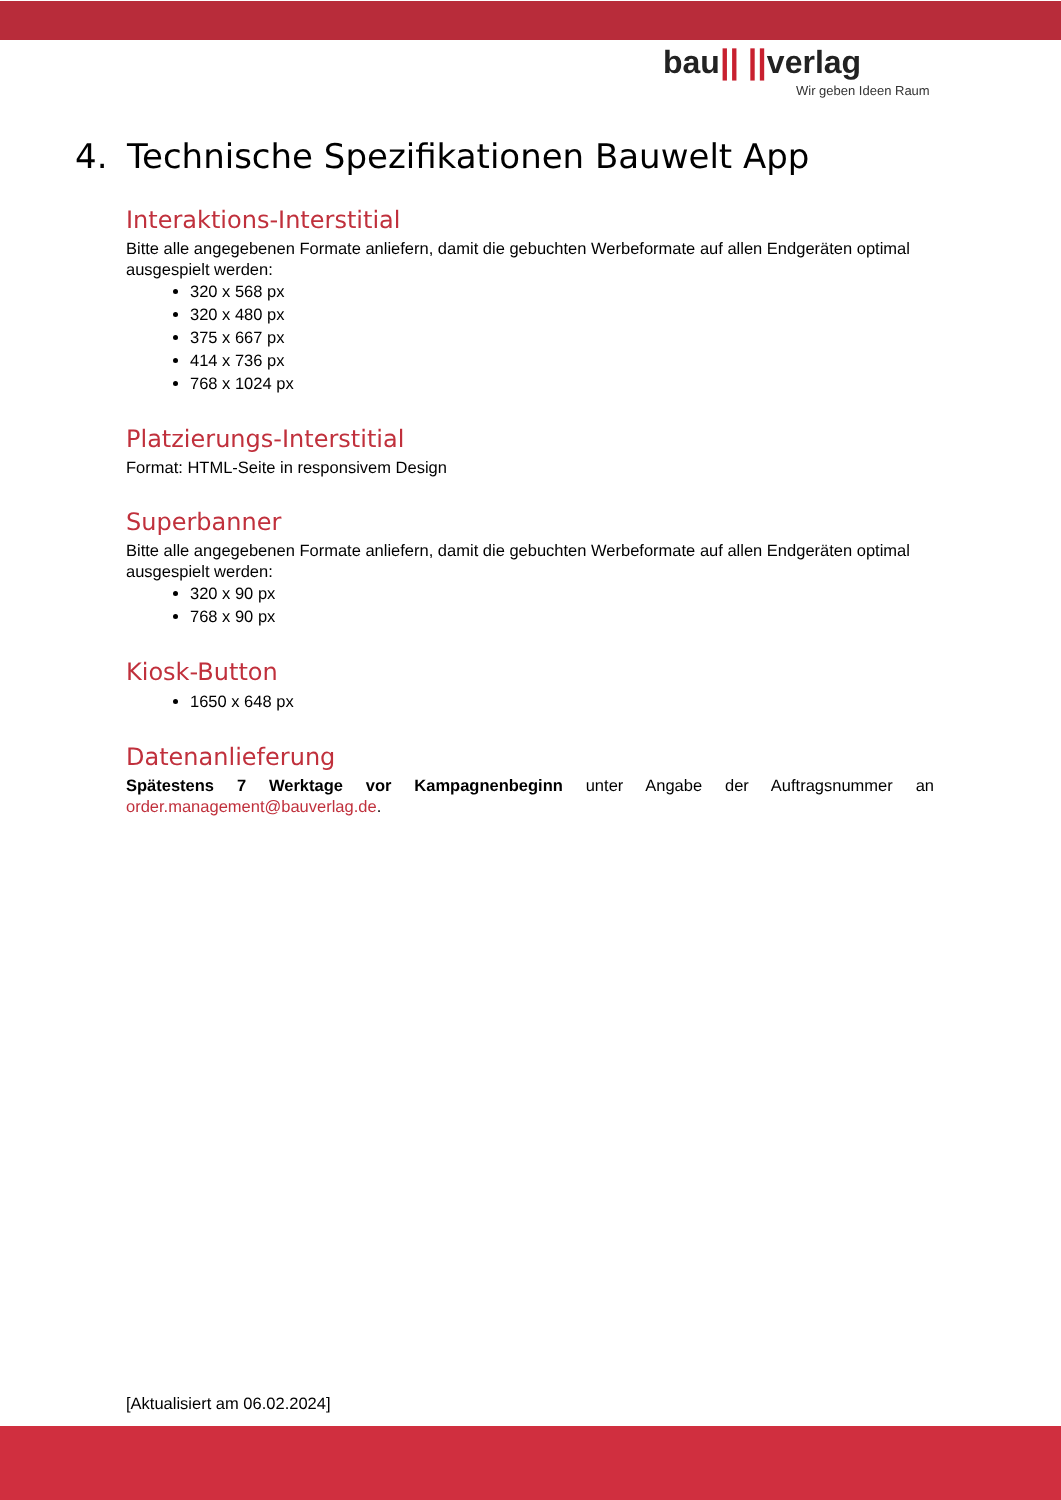bau|| ||verlag
Wir geben Ideen Raum
4. Technische Spezifikationen Bauwelt App
Interaktions-Interstitial
Bitte alle angegebenen Formate anliefern, damit die gebuchten Werbeformate auf allen Endgeräten optimal ausgespielt werden:
320 x 568 px
320 x 480 px
375 x 667 px
414 x 736 px
768 x 1024 px
Platzierungs-Interstitial
Format: HTML-Seite in responsivem Design
Superbanner
Bitte alle angegebenen Formate anliefern, damit die gebuchten Werbeformate auf allen Endgeräten optimal ausgespielt werden:
320 x 90 px
768 x 90 px
Kiosk-Button
1650 x 648 px
Datenanlieferung
Spätestens 7 Werktage vor Kampagnenbeginn unter Angabe der Auftragsnummer an order.management@bauverlag.de.
[Aktualisiert am 06.02.2024]